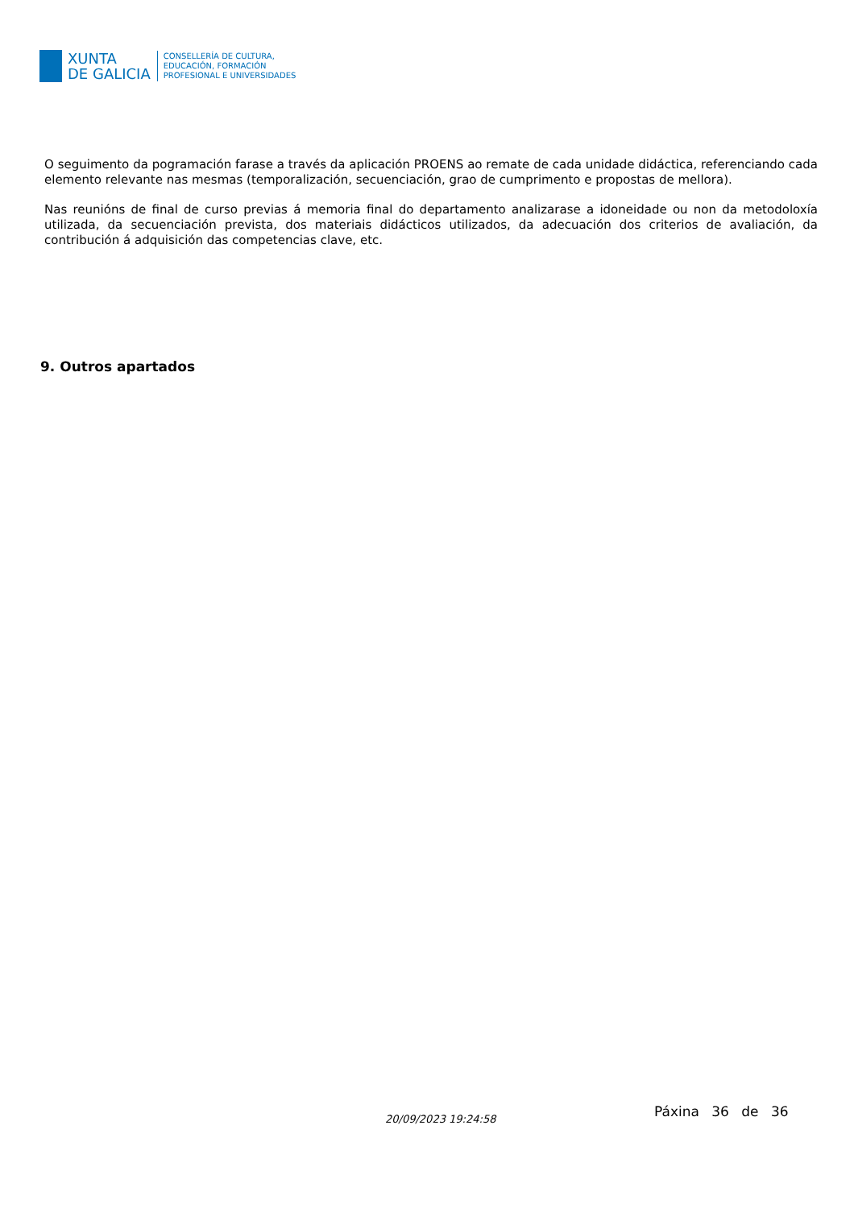XUNTA
DE GALICIA
CONSELLERÍA DE CULTURA,
EDUCACIÓN, FORMACIÓN
PROFESIONAL E UNIVERSIDADES
O seguimento da pogramación farase a través da aplicación PROENS ao remate de cada unidade didáctica, referenciando cada elemento relevante nas mesmas (temporalización, secuenciación, grao de cumprimento e propostas de mellora).
Nas reunións de final de curso previas á memoria final do departamento analizarase a idoneidade ou non da metodoloxía utilizada, da secuenciación prevista, dos materiais didácticos utilizados, da adecuación dos criterios de avaliación, da contribución á adquisición das competencias clave, etc.
9. Outros apartados
20/09/2023 19:24:58 Páxina 36 de 36